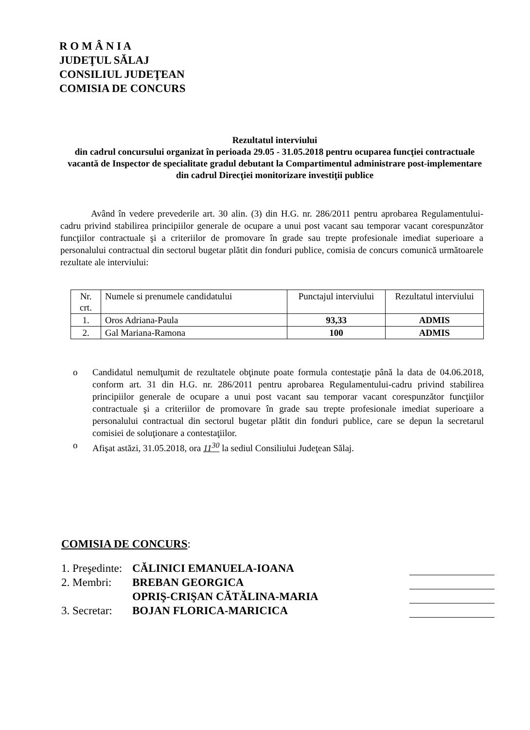R O M Â N I A
JUDEŢUL SĂLAJ
CONSILIUL JUDEŢEAN
COMISIA DE CONCURS
Rezultatul interviului
din cadrul concursului organizat în perioada 29.05 - 31.05.2018 pentru ocuparea funcţiei contractuale vacantă de Inspector de specialitate gradul debutant la Compartimentul administrare post-implementare din cadrul Direcţiei monitorizare investiţii publice
Având în vedere prevederile art. 30 alin. (3) din H.G. nr. 286/2011 pentru aprobarea Regulamentului-cadru privind stabilirea principiilor generale de ocupare a unui post vacant sau temporar vacant corespunzător funcţiilor contractuale şi a criteriilor de promovare în grade sau trepte profesionale imediat superioare a personalului contractual din sectorul bugetar plătit din fonduri publice, comisia de concurs comunică următoarele rezultate ale interviului:
| Nr. crt. | Numele si prenumele candidatului | Punctajul interviului | Rezultatul interviului |
| --- | --- | --- | --- |
| 1. | Oros Adriana-Paula | 93,33 | ADMIS |
| 2. | Gal Mariana-Ramona | 100 | ADMIS |
o Candidatul nemulţumit de rezultatele obţinute poate formula contestaţie până la data de 04.06.2018, conform art. 31 din H.G. nr. 286/2011 pentru aprobarea Regulamentului-cadru privind stabilirea principiilor generale de ocupare a unui post vacant sau temporar vacant corespunzător funcţiilor contractuale şi a criteriilor de promovare în grade sau trepte profesionale imediat superioare a personalului contractual din sectorul bugetar plătit din fonduri publice, care se depun la secretarul comisiei de soluţionare a contestaţiilor.
o Afişat astăzi, 31.05.2018, ora 11<sup>30</sup> la sediul Consiliului Judeţean Sălaj.
COMISIA DE CONCURS:
1. Preşedinte: CĂLINICI EMANUELA-IOANA
2. Membri: BREBAN GEORGICA
OPRIŞ-CRIŞAN CĂTĂLINA-MARIA
3. Secretar: BOJAN FLORICA-MARICICA